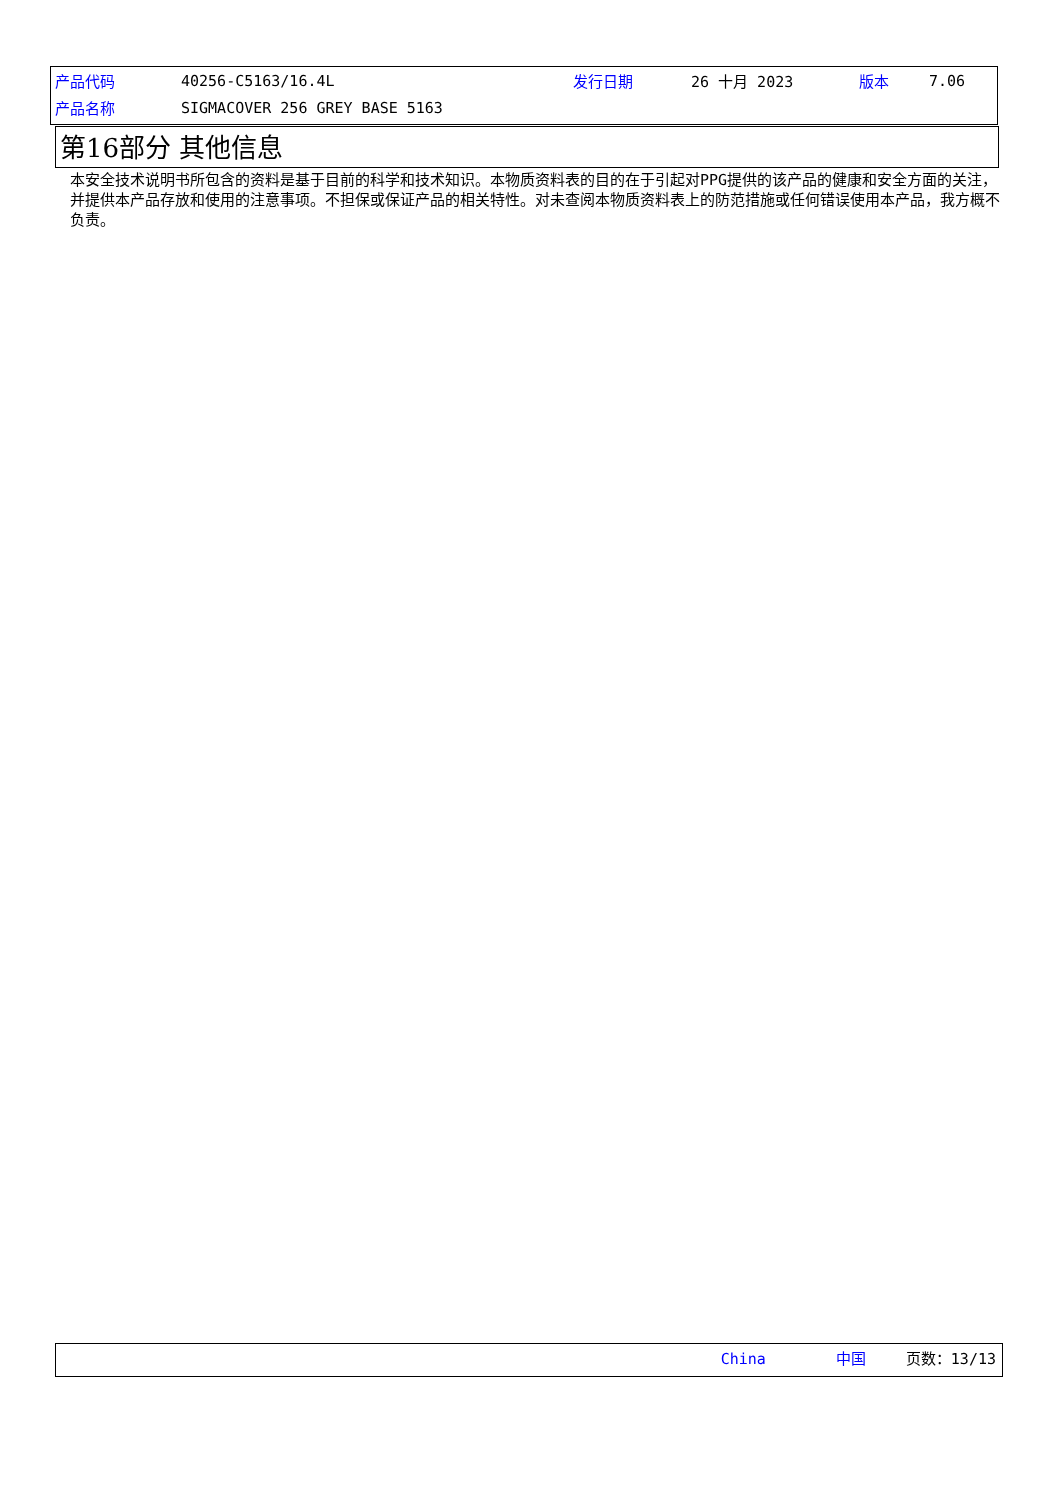| 产品代码 | 40256-C5163/16.4L | 发行日期 | 26 十月 2023 | 版本 | 7.06 |
| 产品名称 | SIGMACOVER 256 GREY BASE 5163 | | | | |
第16部分 其他信息
本安全技术说明书所包含的资料是基于目前的科学和技术知识。本物质资料表的目的在于引起对PPG提供的该产品的健康和安全方面的关注，并提供本产品存放和使用的注意事项。不担保或保证产品的相关特性。对未查阅本物质资料表上的防范措施或任何错误使用本产品，我方概不负责。
China 中国 页数：13/13